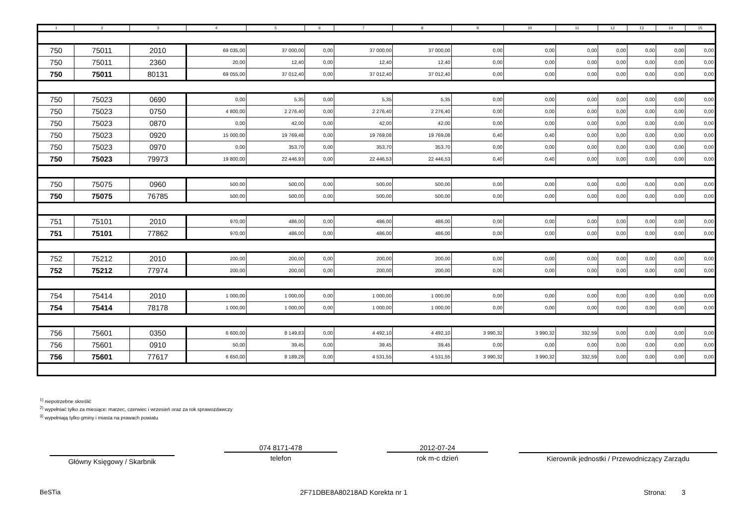| 1 | 2 | 3 | 4 | 5 | 6 | 7 | 8 | 9 | 10 | 11 | 12 | 13 | 14 | 15 |
| --- | --- | --- | --- | --- | --- | --- | --- | --- | --- | --- | --- | --- | --- | --- |
| 750 | 75011 | 2010 | 69 035,00 | 37 000,00 | 0,00 | 37 000,00 | 37 000,00 | 0,00 | 0,00 | 0,00 | 0,00 | 0,00 | 0,00 | 0,00 |
| 750 | 75011 | 2360 | 20,00 | 12,40 | 0,00 | 12,40 | 12,40 | 0,00 | 0,00 | 0,00 | 0,00 | 0,00 | 0,00 | 0,00 |
| 750 | 75011 | 80131 | 69 055,00 | 37 012,40 | 0,00 | 37 012,40 | 37 012,40 | 0,00 | 0,00 | 0,00 | 0,00 | 0,00 | 0,00 | 0,00 |
| 750 | 75023 | 0690 | 0,00 | 5,35 | 0,00 | 5,35 | 5,35 | 0,00 | 0,00 | 0,00 | 0,00 | 0,00 | 0,00 | 0,00 |
| 750 | 75023 | 0750 | 4 800,00 | 2 276,40 | 0,00 | 2 276,40 | 2 276,40 | 0,00 | 0,00 | 0,00 | 0,00 | 0,00 | 0,00 | 0,00 |
| 750 | 75023 | 0870 | 0,00 | 42,00 | 0,00 | 42,00 | 42,00 | 0,00 | 0,00 | 0,00 | 0,00 | 0,00 | 0,00 | 0,00 |
| 750 | 75023 | 0920 | 15 000,00 | 19 769,48 | 0,00 | 19 769,08 | 19 769,08 | 0,40 | 0,40 | 0,00 | 0,00 | 0,00 | 0,00 | 0,00 |
| 750 | 75023 | 0970 | 0,00 | 353,70 | 0,00 | 353,70 | 353,70 | 0,00 | 0,00 | 0,00 | 0,00 | 0,00 | 0,00 | 0,00 |
| 750 | 75023 | 79973 | 19 800,00 | 22 446,93 | 0,00 | 22 446,53 | 22 446,53 | 0,40 | 0,40 | 0,00 | 0,00 | 0,00 | 0,00 | 0,00 |
| 750 | 75075 | 0960 | 500,00 | 500,00 | 0,00 | 500,00 | 500,00 | 0,00 | 0,00 | 0,00 | 0,00 | 0,00 | 0,00 | 0,00 |
| 750 | 75075 | 76785 | 500,00 | 500,00 | 0,00 | 500,00 | 500,00 | 0,00 | 0,00 | 0,00 | 0,00 | 0,00 | 0,00 | 0,00 |
| 751 | 75101 | 2010 | 970,00 | 486,00 | 0,00 | 486,00 | 486,00 | 0,00 | 0,00 | 0,00 | 0,00 | 0,00 | 0,00 | 0,00 |
| 751 | 75101 | 77862 | 970,00 | 486,00 | 0,00 | 486,00 | 486,00 | 0,00 | 0,00 | 0,00 | 0,00 | 0,00 | 0,00 | 0,00 |
| 752 | 75212 | 2010 | 200,00 | 200,00 | 0,00 | 200,00 | 200,00 | 0,00 | 0,00 | 0,00 | 0,00 | 0,00 | 0,00 | 0,00 |
| 752 | 75212 | 77974 | 200,00 | 200,00 | 0,00 | 200,00 | 200,00 | 0,00 | 0,00 | 0,00 | 0,00 | 0,00 | 0,00 | 0,00 |
| 754 | 75414 | 2010 | 1 000,00 | 1 000,00 | 0,00 | 1 000,00 | 1 000,00 | 0,00 | 0,00 | 0,00 | 0,00 | 0,00 | 0,00 | 0,00 |
| 754 | 75414 | 78178 | 1 000,00 | 1 000,00 | 0,00 | 1 000,00 | 1 000,00 | 0,00 | 0,00 | 0,00 | 0,00 | 0,00 | 0,00 | 0,00 |
| 756 | 75601 | 0350 | 6 600,00 | 8 149,83 | 0,00 | 4 492,10 | 4 492,10 | 3 990,32 | 3 990,32 | 332,59 | 0,00 | 0,00 | 0,00 | 0,00 |
| 756 | 75601 | 0910 | 50,00 | 39,45 | 0,00 | 39,45 | 39,45 | 0,00 | 0,00 | 0,00 | 0,00 | 0,00 | 0,00 | 0,00 |
| 756 | 75601 | 77617 | 6 650,00 | 8 189,28 | 0,00 | 4 531,55 | 4 531,55 | 3 990,32 | 3 990,32 | 332,59 | 0,00 | 0,00 | 0,00 | 0,00 |
<sup>1)</sup> niepotrzebne skreślić
<sup>2)</sup> wypełniać tylko za miesiące: marzec, czerwiec i wrzesień oraz za rok sprawozdawczy
<sup>3)</sup> wypełniają tylko gminy i miasta na prawach powiatu
Główny Księgowy / Skarbnik
074 8171-478
telefon
2012-07-24
rok m-c dzień
Kierownik jednostki / Przewodniczący Zarządu
BeSTia 2F71DBE8A80218AD Korekta nr 1 Strona: 3